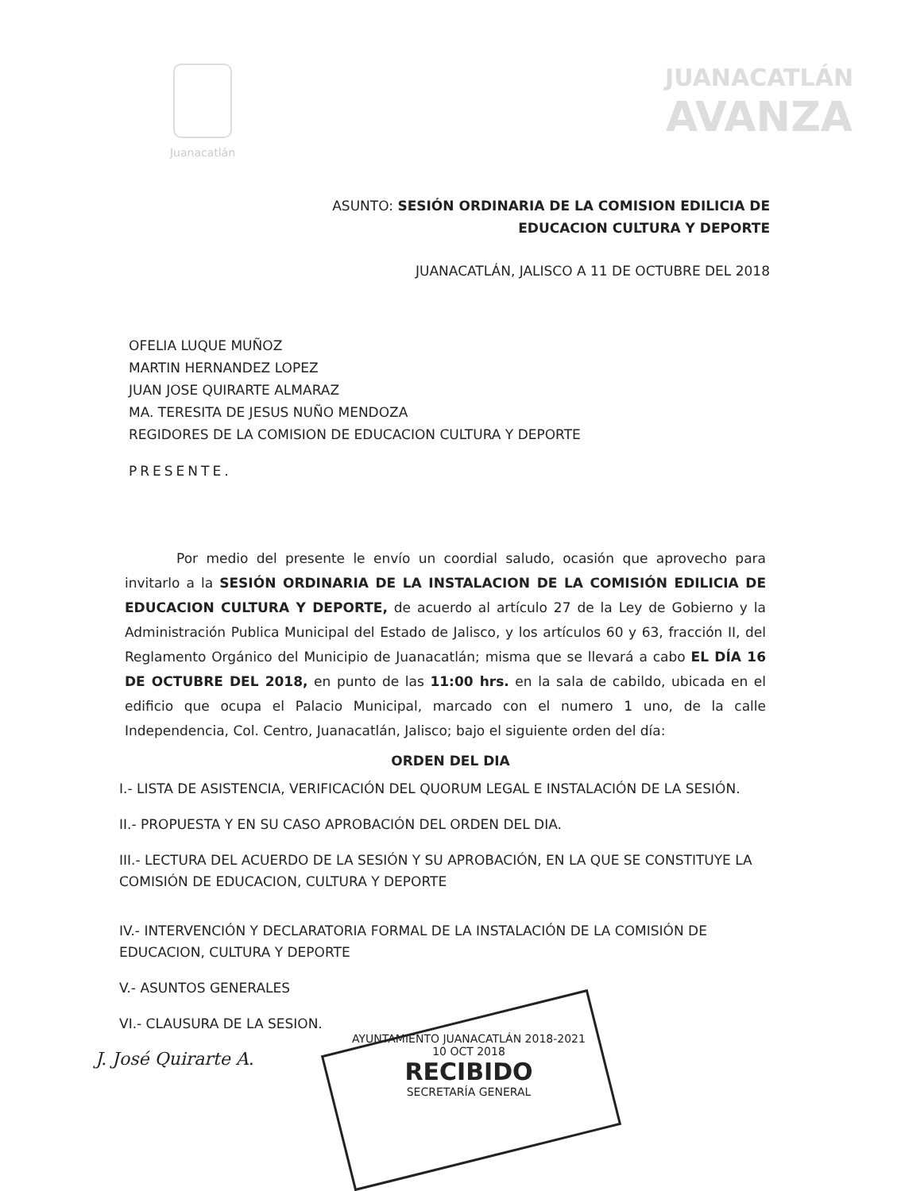Juanacatlán
JUANACATLÁN
AVANZA
ASUNTO: SESIÓN ORDINARIA DE LA COMISION EDILICIA DE
EDUCACION CULTURA Y DEPORTE
JUANACATLÁN, JALISCO A 11 DE OCTUBRE DEL 2018
OFELIA LUQUE MUÑOZ
MARTIN HERNANDEZ LOPEZ
JUAN JOSE QUIRARTE ALMARAZ
MA. TERESITA DE JESUS NUÑO MENDOZA
REGIDORES DE LA COMISION DE EDUCACION CULTURA Y DEPORTE
PRESENTE.
Por medio del presente le envío un coordial saludo, ocasión que aprovecho para invitarlo a la SESIÓN ORDINARIA DE LA INSTALACION DE LA COMISIÓN EDILICIA DE EDUCACION CULTURA Y DEPORTE, de acuerdo al artículo 27 de la Ley de Gobierno y la Administración Publica Municipal del Estado de Jalisco, y los artículos 60 y 63, fracción II, del Reglamento Orgánico del Municipio de Juanacatlán; misma que se llevará a cabo EL DÍA 16 DE OCTUBRE DEL 2018, en punto de las 11:00 hrs. en la sala de cabildo, ubicada en el edificio que ocupa el Palacio Municipal, marcado con el numero 1 uno, de la calle Independencia, Col. Centro, Juanacatlán, Jalisco; bajo el siguiente orden del día:
ORDEN DEL DIA
I.- LISTA DE ASISTENCIA, VERIFICACIÓN DEL QUORUM LEGAL E INSTALACIÓN DE LA SESIÓN.
II.- PROPUESTA Y EN SU CASO APROBACIÓN DEL ORDEN DEL DIA.
III.- LECTURA DEL ACUERDO DE LA SESIÓN Y SU APROBACIÓN, EN LA QUE SE CONSTITUYE LA COMISIÓN DE EDUCACION, CULTURA Y DEPORTE
IV.- INTERVENCIÓN Y DECLARATORIA FORMAL DE LA INSTALACIÓN DE LA COMISIÓN DE EDUCACION, CULTURA Y DEPORTE
V.- ASUNTOS GENERALES
VI.- CLAUSURA DE LA SESION.
J. José Quirarte A.
AYUNTAMIENTO JUANACATLÁN 2018-2021
10 OCT 2018
RECIBIDO
SECRETARÍA GENERAL